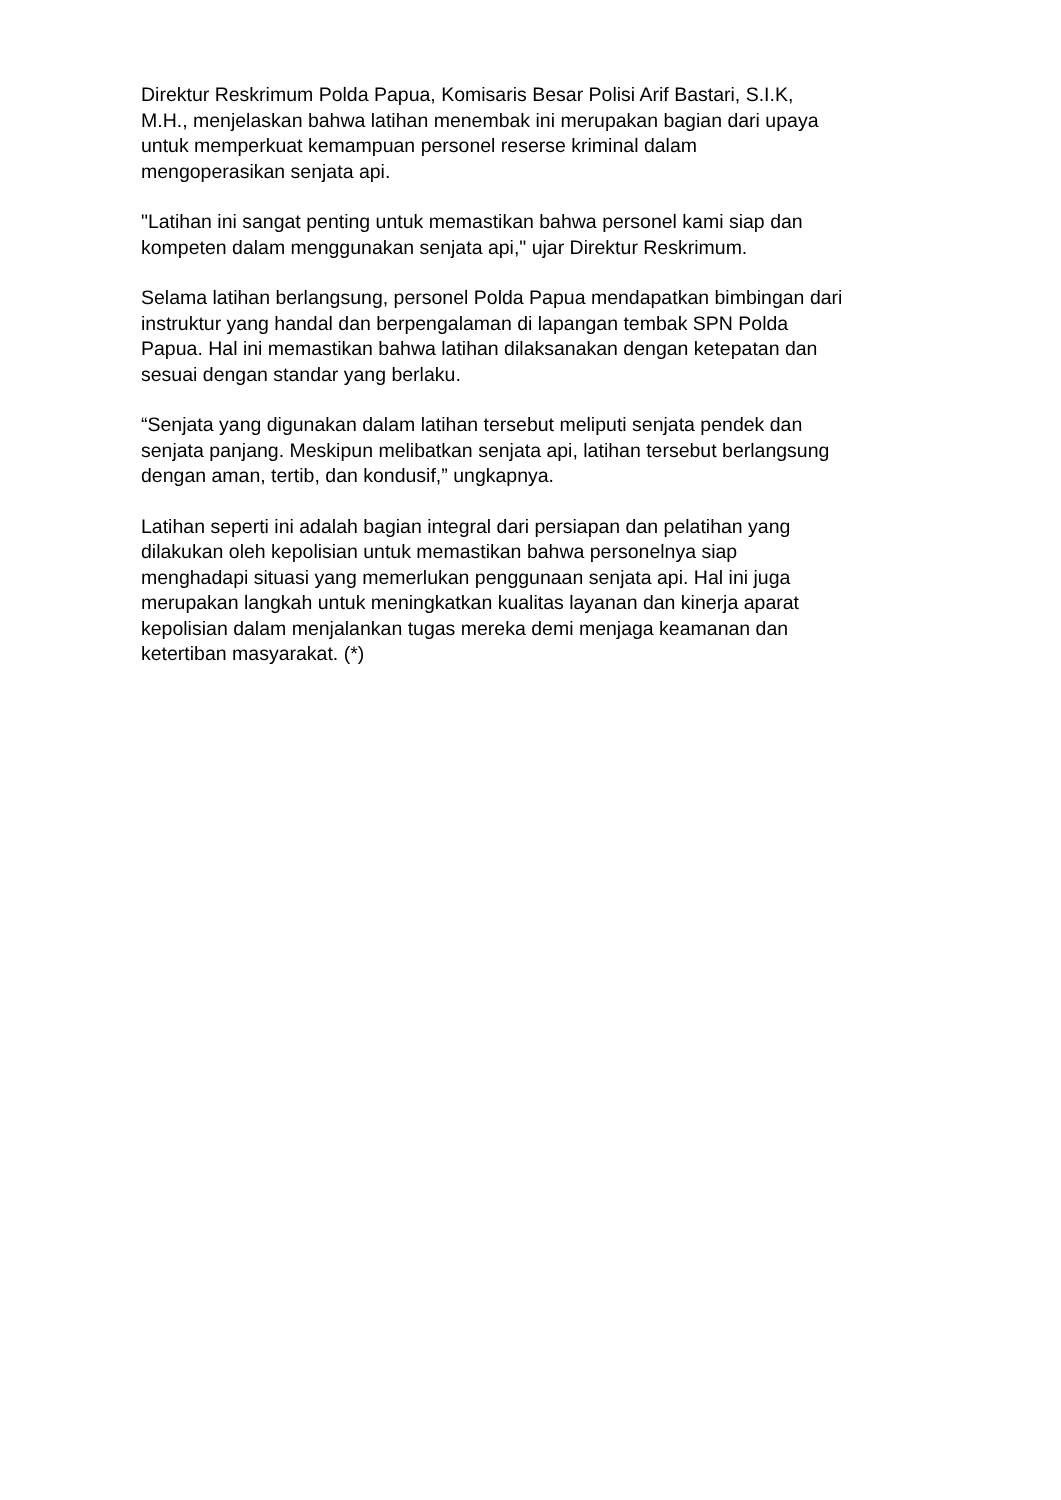Direktur Reskrimum Polda Papua, Komisaris Besar Polisi Arif Bastari, S.I.K,
M.H., menjelaskan bahwa latihan menembak ini merupakan bagian dari upaya
untuk memperkuat kemampuan personel reserse kriminal dalam
mengoperasikan senjata api.
"Latihan ini sangat penting untuk memastikan bahwa personel kami siap dan
kompeten dalam menggunakan senjata api," ujar Direktur Reskrimum.
Selama latihan berlangsung, personel Polda Papua mendapatkan bimbingan dari
instruktur yang handal dan berpengalaman di lapangan tembak SPN Polda
Papua. Hal ini memastikan bahwa latihan dilaksanakan dengan ketepatan dan
sesuai dengan standar yang berlaku.
“Senjata yang digunakan dalam latihan tersebut meliputi senjata pendek dan
senjata panjang. Meskipun melibatkan senjata api, latihan tersebut berlangsung
dengan aman, tertib, dan kondusif,” ungkapnya.
Latihan seperti ini adalah bagian integral dari persiapan dan pelatihan yang
dilakukan oleh kepolisian untuk memastikan bahwa personelnya siap
menghadapi situasi yang memerlukan penggunaan senjata api. Hal ini juga
merupakan langkah untuk meningkatkan kualitas layanan dan kinerja aparat
kepolisian dalam menjalankan tugas mereka demi menjaga keamanan dan
ketertiban masyarakat. (*)